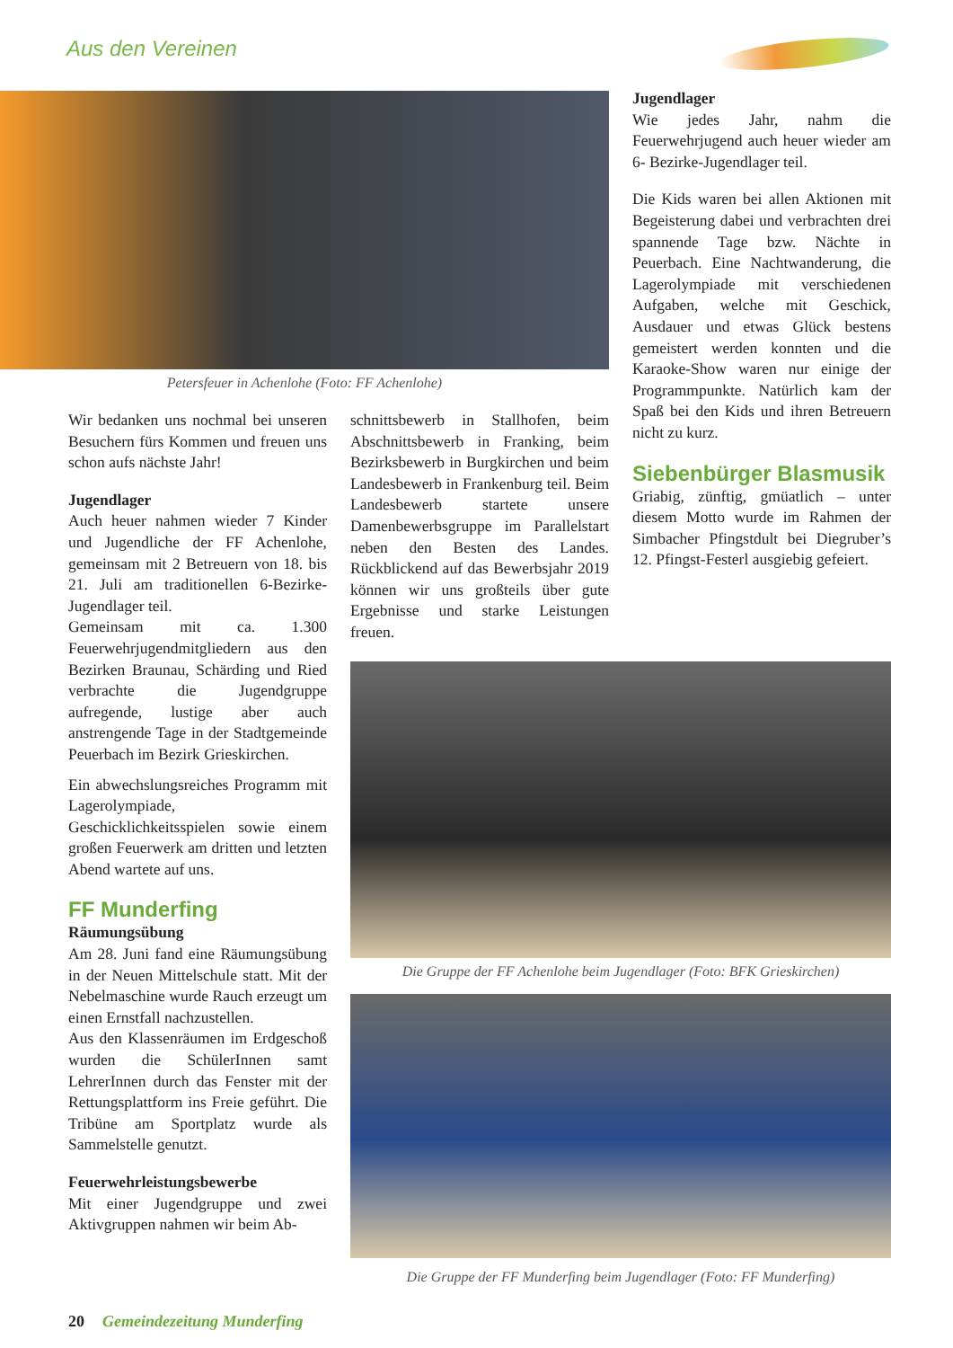Aus den Vereinen
Petersfeuer in Achenlohe (Foto: FF Achenlohe)
Wir bedanken uns nochmal bei unseren Besuchern fürs Kommen und freuen uns schon aufs nächste Jahr!
Jugendlager
Auch heuer nahmen wieder 7 Kinder und Jugendliche der FF Achenlohe, gemeinsam mit 2 Betreuern von 18. bis 21. Juli am traditionellen 6-Bezirke-Jugendlager teil.
Gemeinsam mit ca. 1.300 Feuerwehrjugendmitgliedern aus den Bezirken Braunau, Schärding und Ried verbrachte die Jugendgruppe aufregende, lustige aber auch anstrengende Tage in der Stadtgemeinde Peuerbach im Bezirk Grieskirchen.
Ein abwechslungsreiches Programm mit Lagerolympiade, Geschicklichkeitsspielen sowie einem großen Feuerwerk am dritten und letzten Abend wartete auf uns.
FF Munderfing
Räumungsübung
Am 28. Juni fand eine Räumungsübung in der Neuen Mittelschule statt. Mit der Nebelmaschine wurde Rauch erzeugt um einen Ernstfall nachzustellen.
Aus den Klassenräumen im Erdgeschoß wurden die SchülerInnen samt LehrerInnen durch das Fenster mit der Rettungsplattform ins Freie geführt. Die Tribüne am Sportplatz wurde als Sammelstelle genutzt.
Feuerwehrleistungsbewerbe
Mit einer Jugendgruppe und zwei Aktivgruppen nahmen wir beim Ab-
schnittsbewerb in Stallhofen, beim Abschnittsbewerb in Franking, beim Bezirksbewerb in Burgkirchen und beim Landesbewerb in Frankenburg teil. Beim Landesbewerb startete unsere Damenbewerbsgruppe im Parallelstart neben den Besten des Landes. Rückblickend auf das Bewerbsjahr 2019 können wir uns großteils über gute Ergebnisse und starke Leistungen freuen.
Jugendlager
Wie jedes Jahr, nahm die Feuerwehrjugend auch heuer wieder am 6- Bezirke-Jugendlager teil.
Die Kids waren bei allen Aktionen mit Begeisterung dabei und verbrachten drei spannende Tage bzw. Nächte in Peuerbach. Eine Nachtwanderung, die Lagerolympiade mit verschiedenen Aufgaben, welche mit Geschick, Ausdauer und etwas Glück bestens gemeistert werden konnten und die Karaoke-Show waren nur einige der Programmpunkte. Natürlich kam der Spaß bei den Kids und ihren Betreuern nicht zu kurz.
Siebenbürger Blasmusik
Griabig, zünftig, gmüatlich – unter diesem Motto wurde im Rahmen der Simbacher Pfingstdult bei Diegruber’s 12. Pfingst-Festerl ausgiebig gefeiert.
Die Gruppe der FF Achenlohe beim Jugendlager (Foto: BFK Grieskirchen)
Die Gruppe der FF Munderfing beim Jugendlager (Foto: FF Munderfing)
20 Gemeindezeitung Munderfing